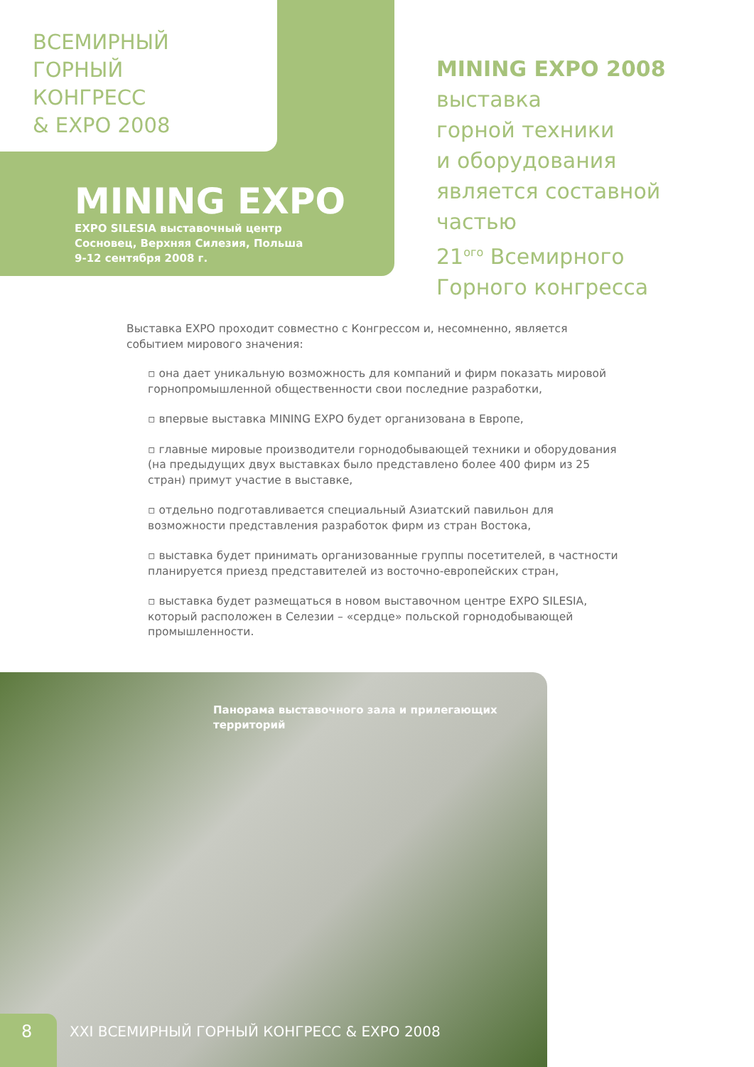ВСЕМИРНЫЙ
ГОРНЫЙ
КОНГРЕСС
& EXPO 2008
MINING EXPO
EXPO SILESIA выставочный центр
Сосновец, Верхняя Силезия, Польша
9-12 сентября 2008 г.
MINING EXPO 2008
выставка
горной техники
и оборудования
является составной
частью
21<sup>ого</sup> Всемирного
Горного конгресса
Выставка EXPO проходит совместно с Конгрессом и, несомненно, является событием мирового значения:
▫ она дает уникальную возможность для компаний и фирм показать мировой горнопромышленной общественности свои последние разработки,
▫ впервые выставка MINING EXPO будет организована в Европе,
▫ главные мировые производители горнодобывающей техники и оборудования (на предыдущих двух выставках было представлено более 400 фирм из 25 стран) примут участие в выставке,
▫ отдельно подготавливается специальный Азиатский павильон для возможности представления разработок фирм из стран Востока,
▫ выставка будет принимать организованные группы посетителей, в частности планируется приезд представителей из восточно-европейских стран,
▫ выставка будет размещаться в новом выставочном центре EXPO SILESIA, который расположен в Селезии – «сердце» польской горнодобывающей промышленности.
Панорама выставочного зала и прилегающих
территорий
8
XXI ВСЕМИРНЫЙ ГОРНЫЙ КОНГРЕСС & EXPO 2008